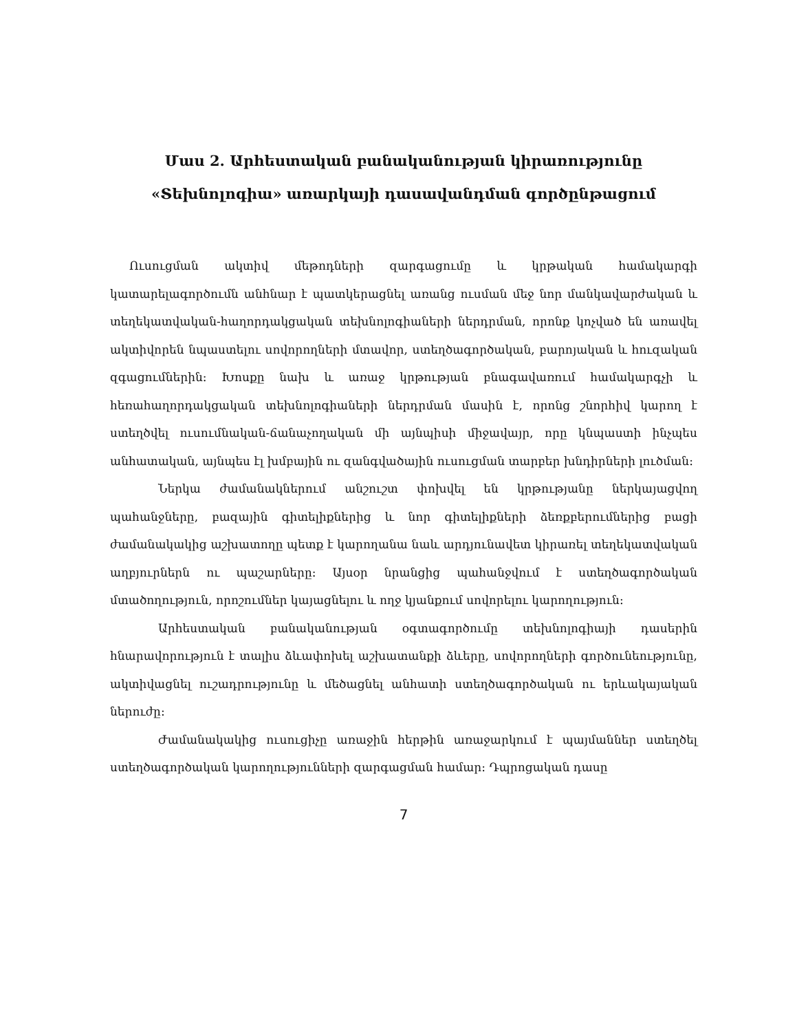Մաս 2. Արհեստական բանականության կիրառությունը «Տեխնոլոգիա» առարկայի դասավանդման գործընթացում
Ուսուցման ակտիվ մեթոդների զարգացումը և կրթական համակարգի կատարելագործումն անհնար է պատկերացնել առանց ուսման մեջ նոր մանկավարժական և տեղեկատվական-հաղորդակցական տեխնոլոգիաների ներդրման, որոնք կոչված են առավել ակտիվորեն նպաստելու սովորողների մտավոր, ստեղծագործական, բարոյական և հուզական զգացումներին: Խոսքը նախ և առաջ կրթության բնագավառում համակարգչի և հեռահաղորդակցական տեխնոլոգիաների ներդրման մասին է, որոնց շնորհիվ կարող է ստեղծվել ուսումնական-ճանաչողական մի այնպիսի միջավայր, որը կնպաստի ինչպես անհատական, այնպես էլ խմբային ու զանգվածային ուսուցման տարբեր խնդիրների լուծման:
Ներկա ժամանակներում անշուշտ փոխվել են կրթությանը ներկայացվող պահանջները, բազային գիտելիքներից և նոր գիտելիքների ձեռքբերումներից բացի ժամանակակից աշխատողը պետք է կարողանա նաև արդյունավետ կիրառել տեղեկատվական աղբյուրներն ու պաշարները: Այսօր նրանցից պահանջվում է ստեղծագործական մտածողություն, որոշումներ կայացնելու և ողջ կյանքում սովորելու կարողություն:
Արհեստական բանականության օգտագործումը տեխնոլոգիայի դասերին հնարավորություն է տալիս ձևափոխել աշխատանքի ձևերը, սովորողների գործունեությունը, ակտիվացնել ուշադրությունը և մեծացնել անհատի ստեղծագործական ու երևակայական ներուժը:
Ժամանակակից ուսուցիչը առաջին հերթին առաջարկում է պայմաններ ստեղծել ստեղծագործական կարողությունների զարգացման համար: Դպրոցական դասը
7